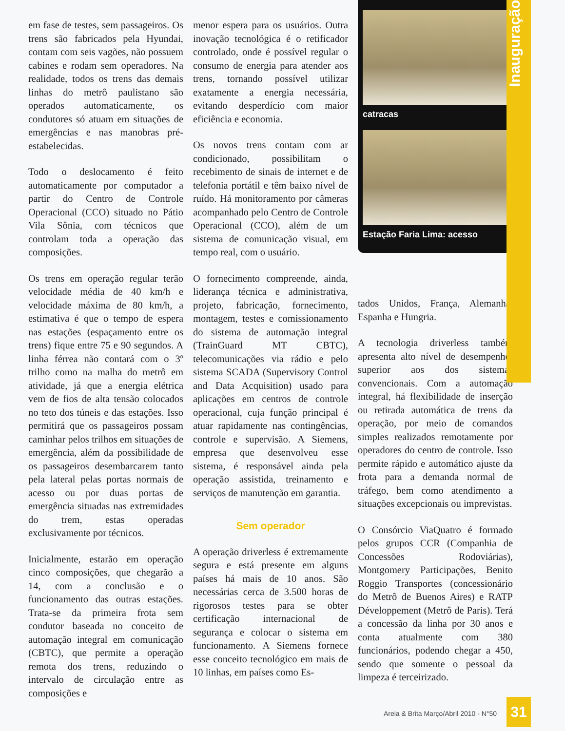Inauguração
em fase de testes, sem passageiros. Os trens são fabricados pela Hyundai, contam com seis vagões, não possuem cabines e rodam sem operadores. Na realidade, todos os trens das demais linhas do metrô paulistano são operados automaticamente, os condutores só atuam em situações de emergências e nas manobras pré-estabelecidas.
Todo o deslocamento é feito automaticamente por computador a partir do Centro de Controle Operacional (CCO) situado no Pátio Vila Sônia, com técnicos que controlam toda a operação das composições.
Os trens em operação regular terão velocidade média de 40 km/h e velocidade máxima de 80 km/h, a estimativa é que o tempo de espera nas estações (espaçamento entre os trens) fique entre 75 e 90 segundos. A linha férrea não contará com o 3º trilho como na malha do metrô em atividade, já que a energia elétrica vem de fios de alta tensão colocados no teto dos túneis e das estações. Isso permitirá que os passageiros possam caminhar pelos trilhos em situações de emergência, além da possibilidade de os passageiros desembarcarem tanto pela lateral pelas portas normais de acesso ou por duas portas de emergência situadas nas extremidades do trem, estas operadas exclusivamente por técnicos.
Inicialmente, estarão em operação cinco composições, que chegarão a 14, com a conclusão e o funcionamento das outras estações. Trata-se da primeira frota sem condutor baseada no conceito de automação integral em comunicação (CBTC), que permite a operação remota dos trens, reduzindo o intervalo de circulação entre as composições e
menor espera para os usuários. Outra inovação tecnológica é o retificador controlado, onde é possível regular o consumo de energia para atender aos trens, tornando possível utilizar exatamente a energia necessária, evitando desperdício com maior eficiência e economia.
Os novos trens contam com ar condicionado, possibilitam o recebimento de sinais de internet e de telefonia portátil e têm baixo nível de ruído. Há monitoramento por câmeras acompanhado pelo Centro de Controle Operacional (CCO), além de um sistema de comunicação visual, em tempo real, com o usuário.
O fornecimento compreende, ainda, liderança técnica e administrativa, projeto, fabricação, fornecimento, montagem, testes e comissionamento do sistema de automação integral (TrainGuard MT CBTC), telecomunicações via rádio e pelo sistema SCADA (Supervisory Control and Data Acquisition) usado para aplicações em centros de controle operacional, cuja função principal é atuar rapidamente nas contingências, controle e supervisão. A Siemens, empresa que desenvolveu esse sistema, é responsável ainda pela operação assistida, treinamento e serviços de manutenção em garantia.
Sem operador
A operação driverless é extremamente segura e está presente em alguns países há mais de 10 anos. São necessárias cerca de 3.500 horas de rigorosos testes para se obter certificação internacional de segurança e colocar o sistema em funcionamento. A Siemens fornece esse conceito tecnológico em mais de 10 linhas, em países como Es-
catracas
Estação Faria Lima: acesso
tados Unidos, França, Alemanha, Espanha e Hungria.
A tecnologia driverless também apresenta alto nível de desempenho, superior aos dos sistemas convencionais. Com a automação integral, há flexibilidade de inserção ou retirada automática de trens da operação, por meio de comandos simples realizados remotamente por operadores do centro de controle. Isso permite rápido e automático ajuste da frota para a demanda normal de tráfego, bem como atendimento a situações excepcionais ou imprevistas.
O Consórcio ViaQuatro é formado pelos grupos CCR (Companhia de Concessões Rodoviárias), Montgomery Participações, Benito Roggio Transportes (concessionário do Metrô de Buenos Aires) e RATP Développement (Metrô de Paris). Terá a concessão da linha por 30 anos e conta atualmente com 380 funcionários, podendo chegar a 450, sendo que somente o pessoal da limpeza é terceirizado.
Areia & Brita Março/Abril 2010 - N°50
31